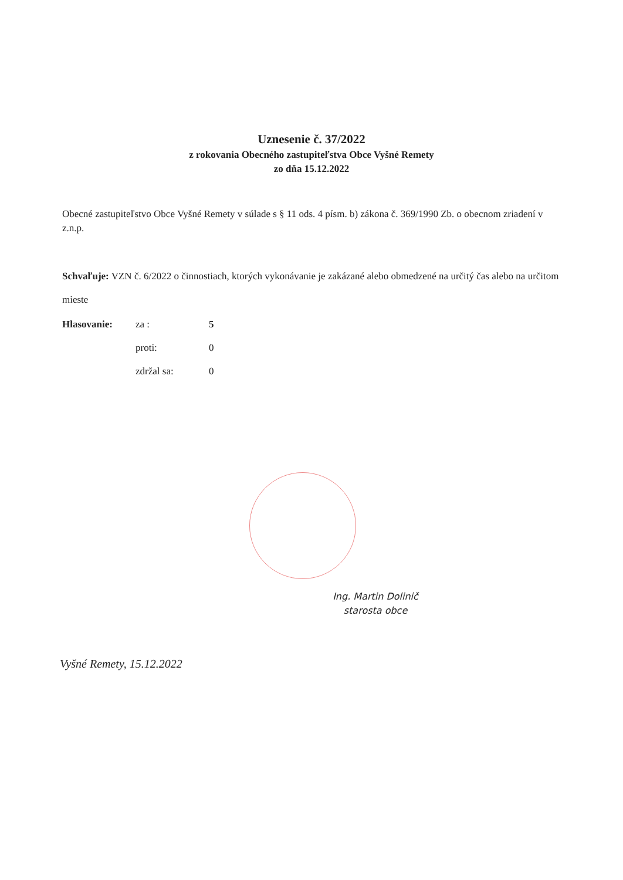Uznesenie č. 37/2022
z rokovania Obecného zastupiteľstva Obce Vyšné Remety
zo dňa 15.12.2022
Obecné zastupiteľstvo Obce Vyšné Remety v súlade s § 11 ods. 4 písm. b) zákona č. 369/1990 Zb. o obecnom zriadení v z.n.p.
Schvaľuje: VZN č. 6/2022 o činnostiach, ktorých vykonávanie je zakázané alebo obmedzené na určitý čas alebo na určitom mieste
| Hlasovanie: | za : | 5 |
| | proti: | 0 |
| | zdržal sa: | 0 |
Ing. Martin Dolinič
starosta obce
Vyšné Remety, 15.12.2022